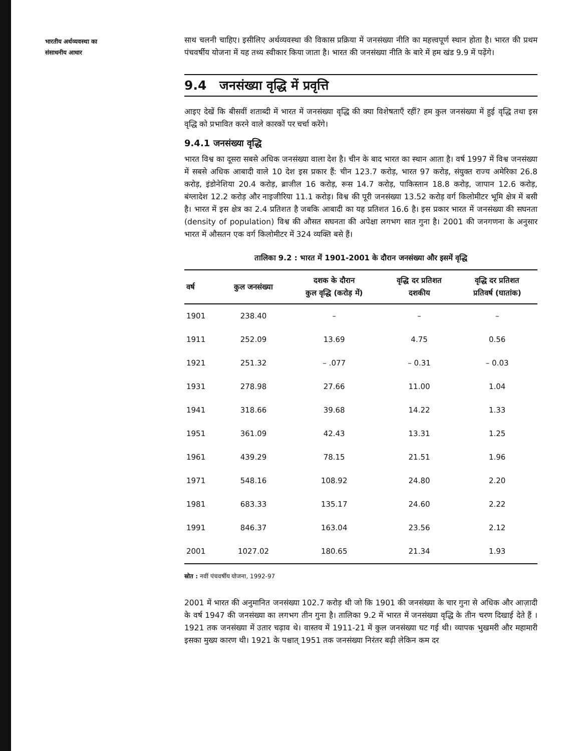भारतीय अर्थव्यवस्था का
संसाधनीय आधार
साथ चलनी चाहिए। इसीलिए अर्थव्यवस्था की विकास प्रक्रिया में जनसंख्या नीति का महत्त्वपूर्ण स्थान होता है। भारत की प्रथम पंचवर्षीय योजना में यह तथ्य स्वीकार किया जाता है। भारत की जनसंख्या नीति के बारे में हम खंड 9.9 में पढ़ेंगे।
9.4 जनसंख्या वृद्धि में प्रवृत्ति
आइए देखें कि बीसवीं शताब्दी में भारत में जनसंख्या वृद्धि की क्या विशेषताएँ रहीं? हम कुल जनसंख्या में हुई वृद्धि तथा इस वृद्धि को प्रभावित करने वाले कारकों पर चर्चा करेंगे।
9.4.1 जनसंख्या वृद्धि
भारत विश्व का दूसरा सबसे अधिक जनसंख्या वाला देश है। चीन के बाद भारत का स्थान आता है। वर्ष 1997 में विश्व जनसंख्या में सबसे अधिक आबादी वाले 10 देश इस प्रकार हैं: चीन 123.7 करोड़, भारत 97 करोड़, संयुक्त राज्य अमेरिका 26.8 करोड़, इंडोनेशिया 20.4 करोड़, ब्राजील 16 करोड़, रूस 14.7 करोड़, पाकिस्तान 18.8 करोड़, जापान 12.6 करोड़, बंग्लादेश 12.2 करोड़ और नाइजीरिया 11.1 करोड़। विश्व की पूरी जनसंख्या 13.52 करोड़ वर्ग किलोमीटर भूमि क्षेत्र में बसी है। भारत में इस क्षेत्र का 2.4 प्रतिशत है जबकि आबादी का यह प्रतिशत 16.6 है। इस प्रकार भारत में जनसंख्या की सघनता (density of population) विश्व की औसत सघनता की अपेक्षा लगभग सात गुना है। 2001 की जनगणना के अनुसार भारत में औसतन एक वर्ग किलोमीटर में 324 व्यक्ति बसे हैं।
तालिका 9.2 : भारत में 1901-2001 के दौरान जनसंख्या और इसमें वृद्धि
| वर्ष | कुल जनसंख्या | दशक के दौरान कुल वृद्धि (करोड़ में) | वृद्धि दर प्रतिशत दशकीय | वृद्धि दर प्रतिशत प्रतिवर्ष (घातांक) |
| --- | --- | --- | --- | --- |
| 1901 | 238.40 | – | – | – |
| 1911 | 252.09 | 13.69 | 4.75 | 0.56 |
| 1921 | 251.32 | – .077 | – 0.31 | – 0.03 |
| 1931 | 278.98 | 27.66 | 11.00 | 1.04 |
| 1941 | 318.66 | 39.68 | 14.22 | 1.33 |
| 1951 | 361.09 | 42.43 | 13.31 | 1.25 |
| 1961 | 439.29 | 78.15 | 21.51 | 1.96 |
| 1971 | 548.16 | 108.92 | 24.80 | 2.20 |
| 1981 | 683.33 | 135.17 | 24.60 | 2.22 |
| 1991 | 846.37 | 163.04 | 23.56 | 2.12 |
| 2001 | 1027.02 | 180.65 | 21.34 | 1.93 |
स्रोत : नवीं पंचवर्षीय योजना, 1992-97
2001 में भारत की अनुमानित जनसंख्या 102.7 करोड़ थी जो कि 1901 की जनसंख्या के चार गुना से अधिक और आज़ादी के वर्ष 1947 की जनसंख्या का लगभग तीन गुना है। तालिका 9.2 में भारत में जनसंख्या वृद्धि के तीन चरण दिखाई देते हैं । 1921 तक जनसंख्या में उतार चढ़ाव थे। वास्तव में 1911-21 में कुल जनसंख्या घट गई थी। व्यापक भुखमरी और महामारी इसका मुख्य कारण थी। 1921 के पश्चात् 1951 तक जनसंख्या निरंतर बढ़ी लेकिन कम दर